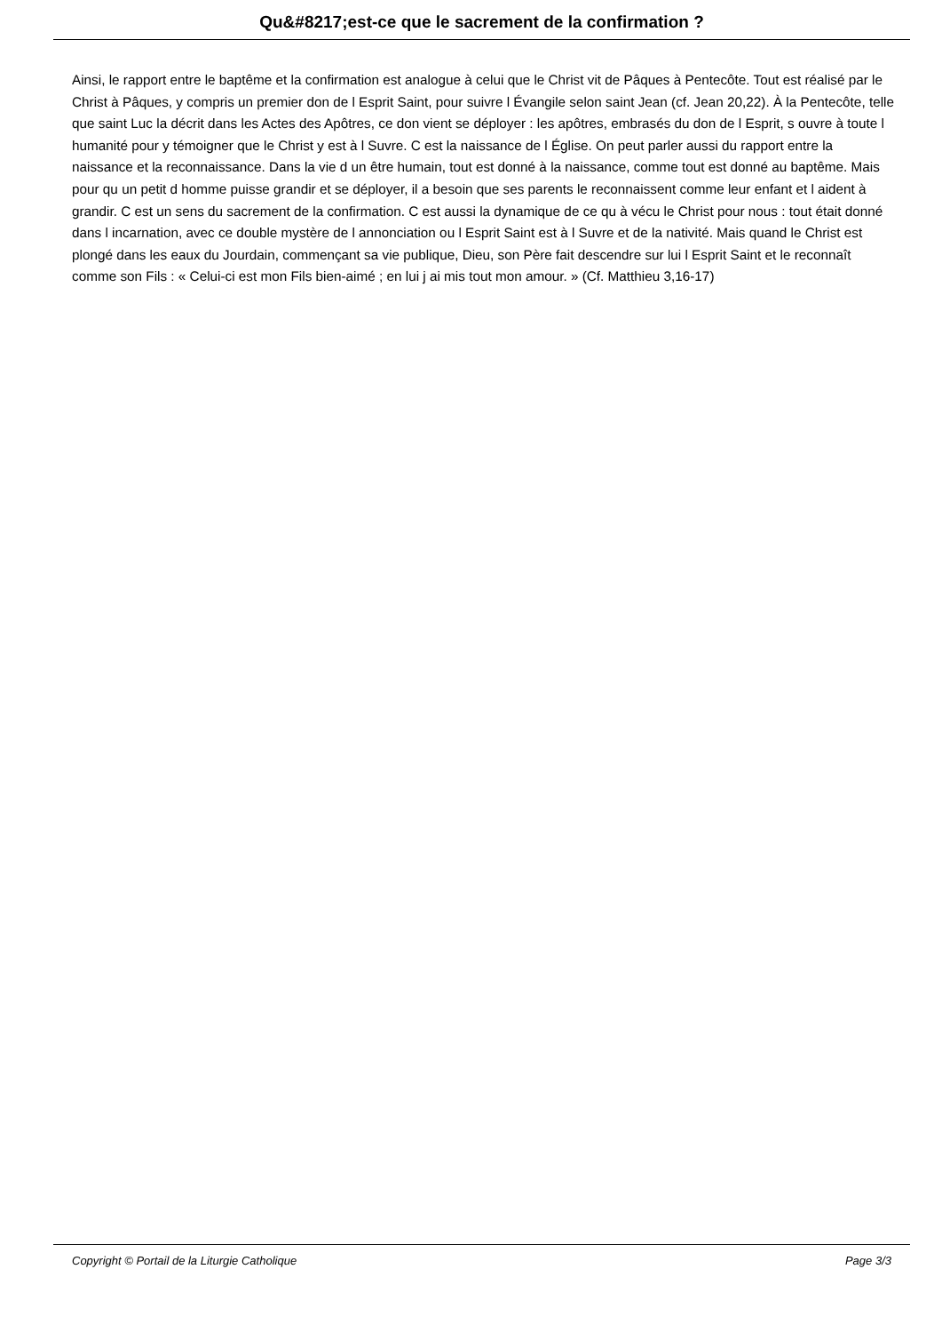Qu&#8217;est-ce que le sacrement de la confirmation ?
Ainsi, le rapport entre le baptême et la confirmation est analogue à celui que le Christ vit de Pâques à Pentecôte. Tout est réalisé par le Christ à Pâques, y compris un premier don de l Esprit Saint, pour suivre l Évangile selon saint Jean (cf. Jean 20,22). À la Pentecôte, telle que saint Luc la décrit dans les Actes des Apôtres, ce don vient se déployer : les apôtres, embrasés du don de l Esprit, s ouvre à toute l humanité pour y témoigner que le Christ y est à l Suvre. C est la naissance de l Église. On peut parler aussi du rapport entre la naissance et la reconnaissance. Dans la vie d un être humain, tout est donné à la naissance, comme tout est donné au baptême. Mais pour qu un petit d homme puisse grandir et se déployer, il a besoin que ses parents le reconnaissent comme leur enfant et l aident à grandir. C est un sens du sacrement de la confirmation. C est aussi la dynamique de ce qu à vécu le Christ pour nous : tout était donné dans l incarnation, avec ce double mystère de l annonciation ou l Esprit Saint est à l Suvre et de la nativité. Mais quand le Christ est plongé dans les eaux du Jourdain, commençant sa vie publique, Dieu, son Père fait descendre sur lui l Esprit Saint et le reconnaît comme son Fils : « Celui-ci est mon Fils bien-aimé ; en lui j ai mis tout mon amour. » (Cf. Matthieu 3,16-17)
Copyright © Portail de la Liturgie Catholique Page 3/3